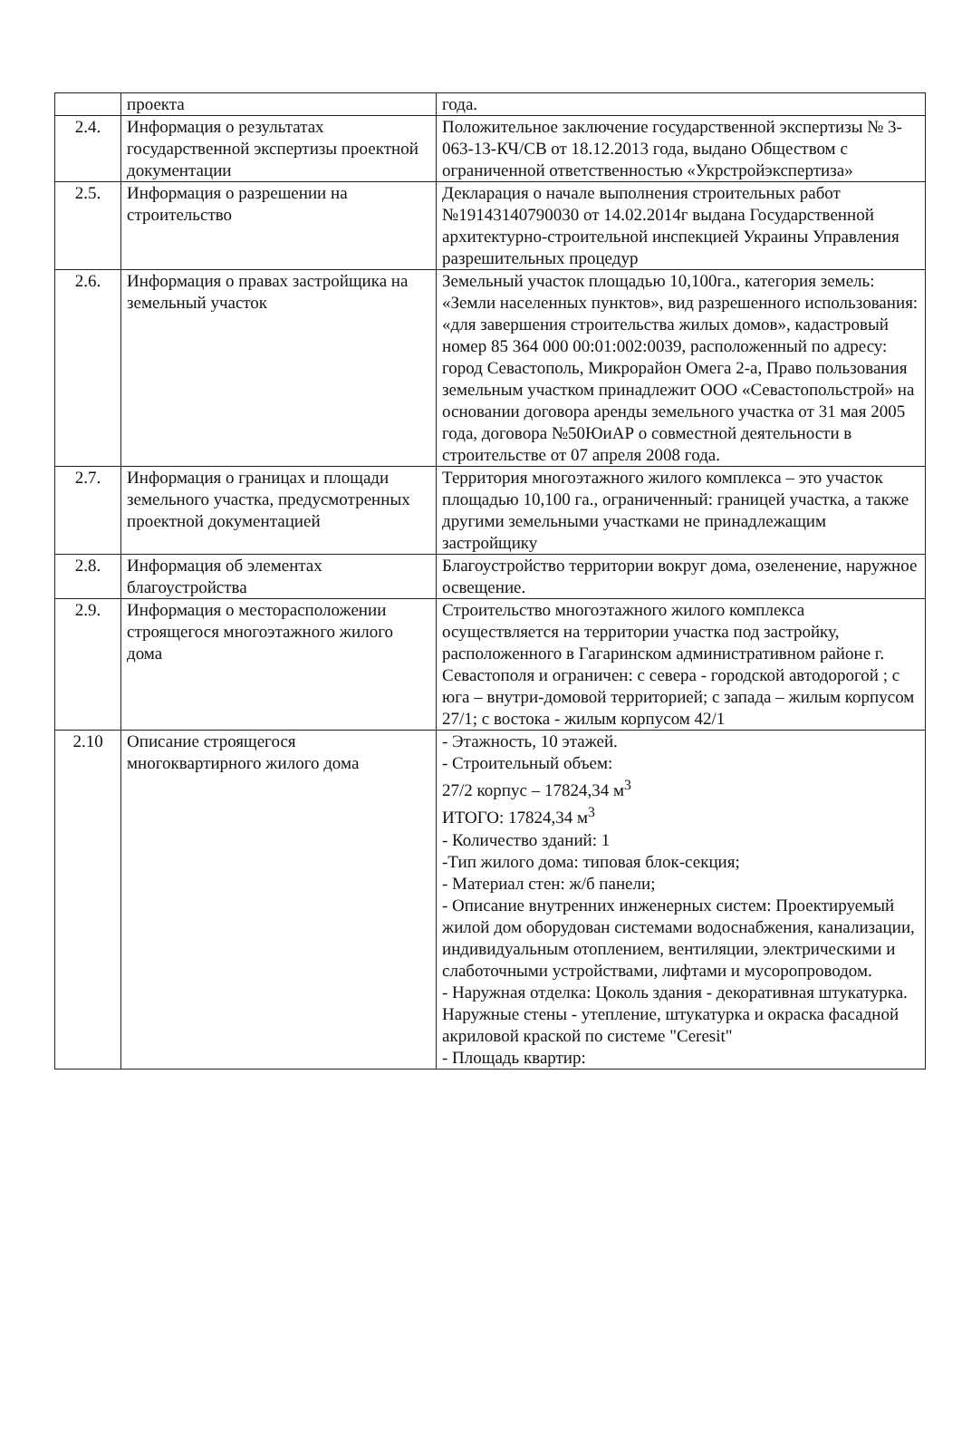| | проекта | года. |
| 2.4. | Информация о результатах государственной экспертизы проектной документации | Положительное заключение государственной экспертизы № 3-063-13-КЧ/СВ от 18.12.2013 года, выдано Обществом с ограниченной ответственностью «Укрстройэкспертиза» |
| 2.5. | Информация о разрешении на строительство | Декларация о начале выполнения строительных работ №19143140790030 от 14.02.2014г выдана Государственной архитектурно-строительной инспекцией Украины Управления разрешительных процедур |
| 2.6. | Информация о правах застройщика на земельный участок | Земельный участок площадью 10,100га., категория земель: «Земли населенных пунктов», вид разрешенного использования: «для завершения строительства жилых домов», кадастровый номер 85 364 000 00:01:002:0039, расположенный по адресу: город Севастополь, Микрорайон Омега 2-а, Право пользования земельным участком принадлежит ООО «Севастопольстрой» на основании договора аренды земельного участка от 31 мая 2005 года, договора №50ЮиАР о совместной деятельности в строительстве от 07 апреля 2008 года. |
| 2.7. | Информация о границах и площади земельного участка, предусмотренных проектной документацией | Территория многоэтажного жилого комплекса – это участок площадью 10,100 га., ограниченный: границей участка, а также другими земельными участками не принадлежащим застройщику |
| 2.8. | Информация об элементах благоустройства | Благоустройство территории вокруг дома, озеленение, наружное освещение. |
| 2.9. | Информация о месторасположении строящегося многоэтажного жилого дома | Строительство многоэтажного жилого комплекса осуществляется на территории участка под застройку, расположенного в Гагаринском административном районе г. Севастополя и ограничен: с севера - городской автодорогой ; с юга – внутри-домовой территорией; с запада – жилым корпусом 27/1; с востока - жилым корпусом 42/1 |
| 2.10 | Описание строящегося многоквартирного жилого дома | - Этажность, 10 этажей. - Строительный объем: 27/2 корпус – 17824,34 м<sup>3</sup> ИТОГО: 17824,34 м<sup>3</sup> - Количество зданий: 1 -Тип жилого дома: типовая блок-секция; - Материал стен: ж/б панели; - Описание внутренних инженерных систем: Проектируемый жилой дом оборудован системами водоснабжения, канализации, индивидуальным отоплением, вентиляции, электрическими и слаботочными устройствами, лифтами и мусоропроводом. - Наружная отделка: Цоколь здания - декоративная штукатурка. Наружные стены - утепление, штукатурка и окраска фасадной акриловой краской по системе "Ceresit" - Площадь квартир: |